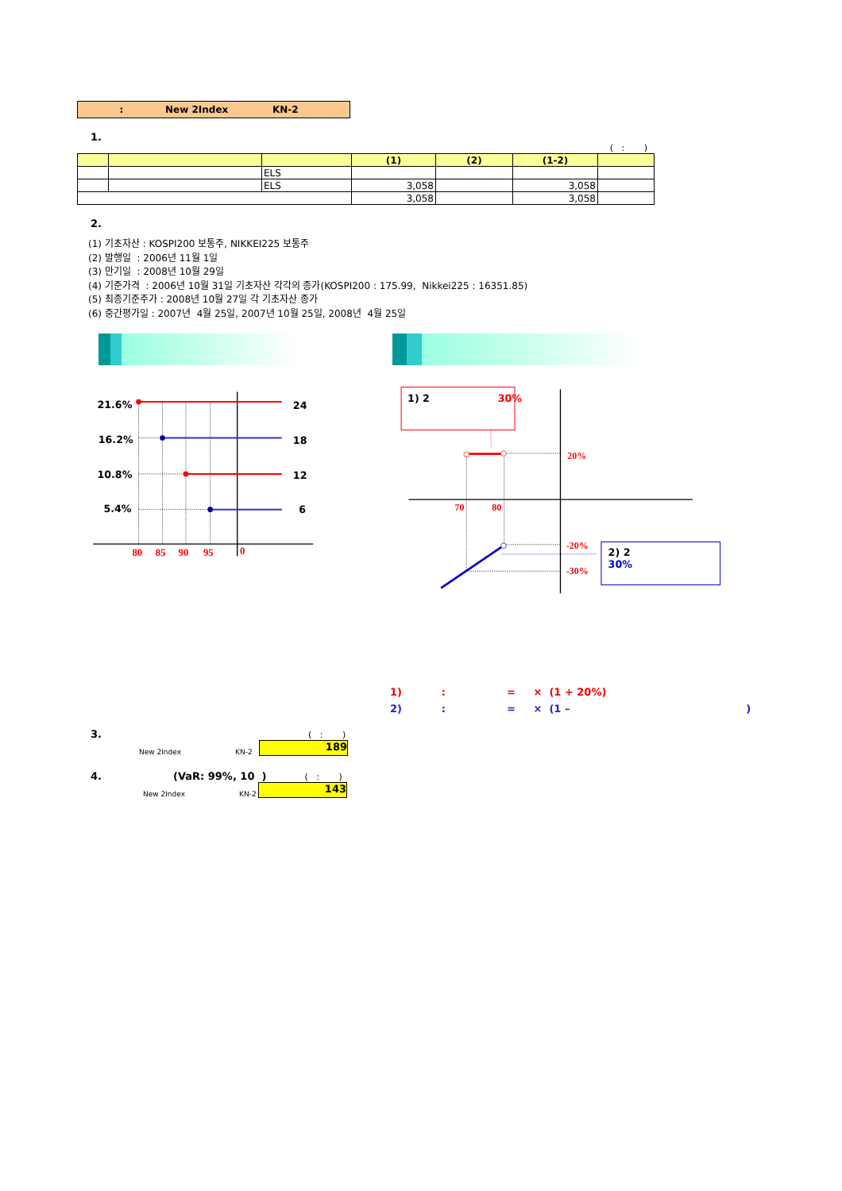: New 2Index KN-2
1.
( : )
| | | | (1) | (2) | (1-2) | |
| --- | --- | --- | --- | --- | --- | --- |
| | | ELS | | | | |
| | | ELS | 3,058 | | 3,058 | |
| | | | 3,058 | | 3,058 | |
2.
(1) 기초자산 : KOSPI200 보통주, NIKKEI225 보통주
(2) 발행일 : 2006년 11월 1일
(3) 만기일 : 2008년 10월 29일
(4) 기준가격 : 2006년 10월 31일 기초자산 각각의 종가(KOSPI200 : 175.99, Nikkei225 : 16351.85)
(5) 최종기준주가 : 2008년 10월 27일 각 기초자산 종가
(6) 중간평가일 : 2007년 4월 25일, 2007년 10월 25일, 2008년 4월 25일
21.6%
24
16.2%
18
10.8%
12
5.4%
6
80
85
90
95
0
1) 2
30%
2) 2
30%
20%
70
80
-20%
-30%
1) : = × (1 + 20%)
2) : = × (1 – )
3. ( : )
New 2Index KN-2
189
4. (VaR: 99%, 10 ) ( : )
New 2Index KN-2
143